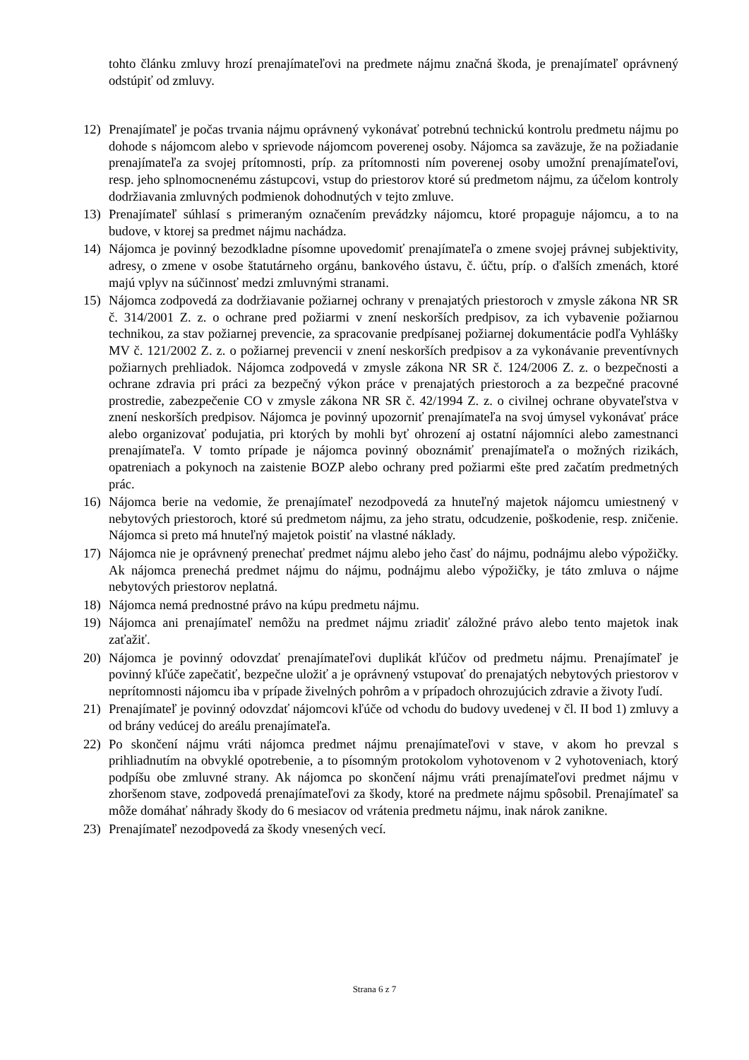tohto článku zmluvy hrozí prenajímateľovi na predmete nájmu značná škoda, je prenajímateľ oprávnený odstúpiť od zmluvy.
12) Prenajímateľ je počas trvania nájmu oprávnený vykonávať potrebnú technickú kontrolu predmetu nájmu po dohode s nájomcom alebo v sprievode nájomcom poverenej osoby. Nájomca sa zaväzuje, že na požiadanie prenajímateľa za svojej prítomnosti, príp. za prítomnosti ním poverenej osoby umožní prenajímateľovi, resp. jeho splnomocnenému zástupcovi, vstup do priestorov ktoré sú predmetom nájmu, za účelom kontroly dodržiavania zmluvných podmienok dohodnutých v tejto zmluve.
13) Prenajímateľ súhlasí s primeraným označením prevádzky nájomcu, ktoré propaguje nájomcu, a to na budove, v ktorej sa predmet nájmu nachádza.
14) Nájomca je povinný bezodkladne písomne upovedomiť prenajímateľa o zmene svojej právnej subjektivity, adresy, o zmene v osobe štatutárneho orgánu, bankového ústavu, č. účtu, príp. o ďalších zmenách, ktoré majú vplyv na súčinnosť medzi zmluvnými stranami.
15) Nájomca zodpovedá za dodržiavanie požiarnej ochrany v prenajatých priestoroch v zmysle zákona NR SR č. 314/2001 Z. z. o ochrane pred požiarmi v znení neskorších predpisov, za ich vybavenie požiarnou technikou, za stav požiarnej prevencie, za spracovanie predpísanej požiarnej dokumentácie podľa Vyhlášky MV č. 121/2002 Z. z. o požiarnej prevencii v znení neskorších predpisov a za vykonávanie preventívnych požiarnych prehliadok. Nájomca zodpovedá v zmysle zákona NR SR č. 124/2006 Z. z. o bezpečnosti a ochrane zdravia pri práci za bezpečný výkon práce v prenajatých priestoroch a za bezpečné pracovné prostredie, zabezpečenie CO v zmysle zákona NR SR č. 42/1994 Z. z. o civilnej ochrane obyvateľstva v znení neskorších predpisov. Nájomca je povinný upozorniť prenajímateľa na svoj úmysel vykonávať práce alebo organizovať podujatia, pri ktorých by mohli byť ohrození aj ostatní nájomníci alebo zamestnanci prenajímateľa. V tomto prípade je nájomca povinný oboznámiť prenajímateľa o možných rizikách, opatreniach a pokynoch na zaistenie BOZP alebo ochrany pred požiarmi ešte pred začatím predmetných prác.
16) Nájomca berie na vedomie, že prenajímateľ nezodpovedá za hnuteľný majetok nájomcu umiestnený v nebytových priestoroch, ktoré sú predmetom nájmu, za jeho stratu, odcudzenie, poškodenie, resp. zničenie. Nájomca si preto má hnuteľný majetok poistiť na vlastné náklady.
17) Nájomca nie je oprávnený prenechať predmet nájmu alebo jeho časť do nájmu, podnájmu alebo výpožičky. Ak nájomca prenechá predmet nájmu do nájmu, podnájmu alebo výpožičky, je táto zmluva o nájme nebytových priestorov neplatná.
18) Nájomca nemá prednostné právo na kúpu predmetu nájmu.
19) Nájomca ani prenajímateľ nemôžu na predmet nájmu zriadiť záložné právo alebo tento majetok inak zaťažiť.
20) Nájomca je povinný odovzdať prenajímateľovi duplikát kľúčov od predmetu nájmu. Prenajímateľ je povinný kľúče zapečatiť, bezpečne uložiť a je oprávnený vstupovať do prenajatých nebytových priestorov v neprítomnosti nájomcu iba v prípade živelných pohrôm a v prípadoch ohrozujúcich zdravie a životy ľudí.
21) Prenajímateľ je povinný odovzdať nájomcovi kľúče od vchodu do budovy uvedenej v čl. II bod 1) zmluvy a od brány vedúcej do areálu prenajímateľa.
22) Po skončení nájmu vráti nájomca predmet nájmu prenajímateľovi v stave, v akom ho prevzal s prihliadnutím na obvyklé opotrebenie, a to písomným protokolom vyhotovenom v 2 vyhotoveniach, ktorý podpíšu obe zmluvné strany. Ak nájomca po skončení nájmu vráti prenajímateľovi predmet nájmu v zhoršenom stave, zodpovedá prenajímateľovi za škody, ktoré na predmete nájmu spôsobil. Prenajímateľ sa môže domáhať náhrady škody do 6 mesiacov od vrátenia predmetu nájmu, inak nárok zanikne.
23) Prenajímateľ nezodpovedá za škody vnesených vecí.
Strana 6 z 7